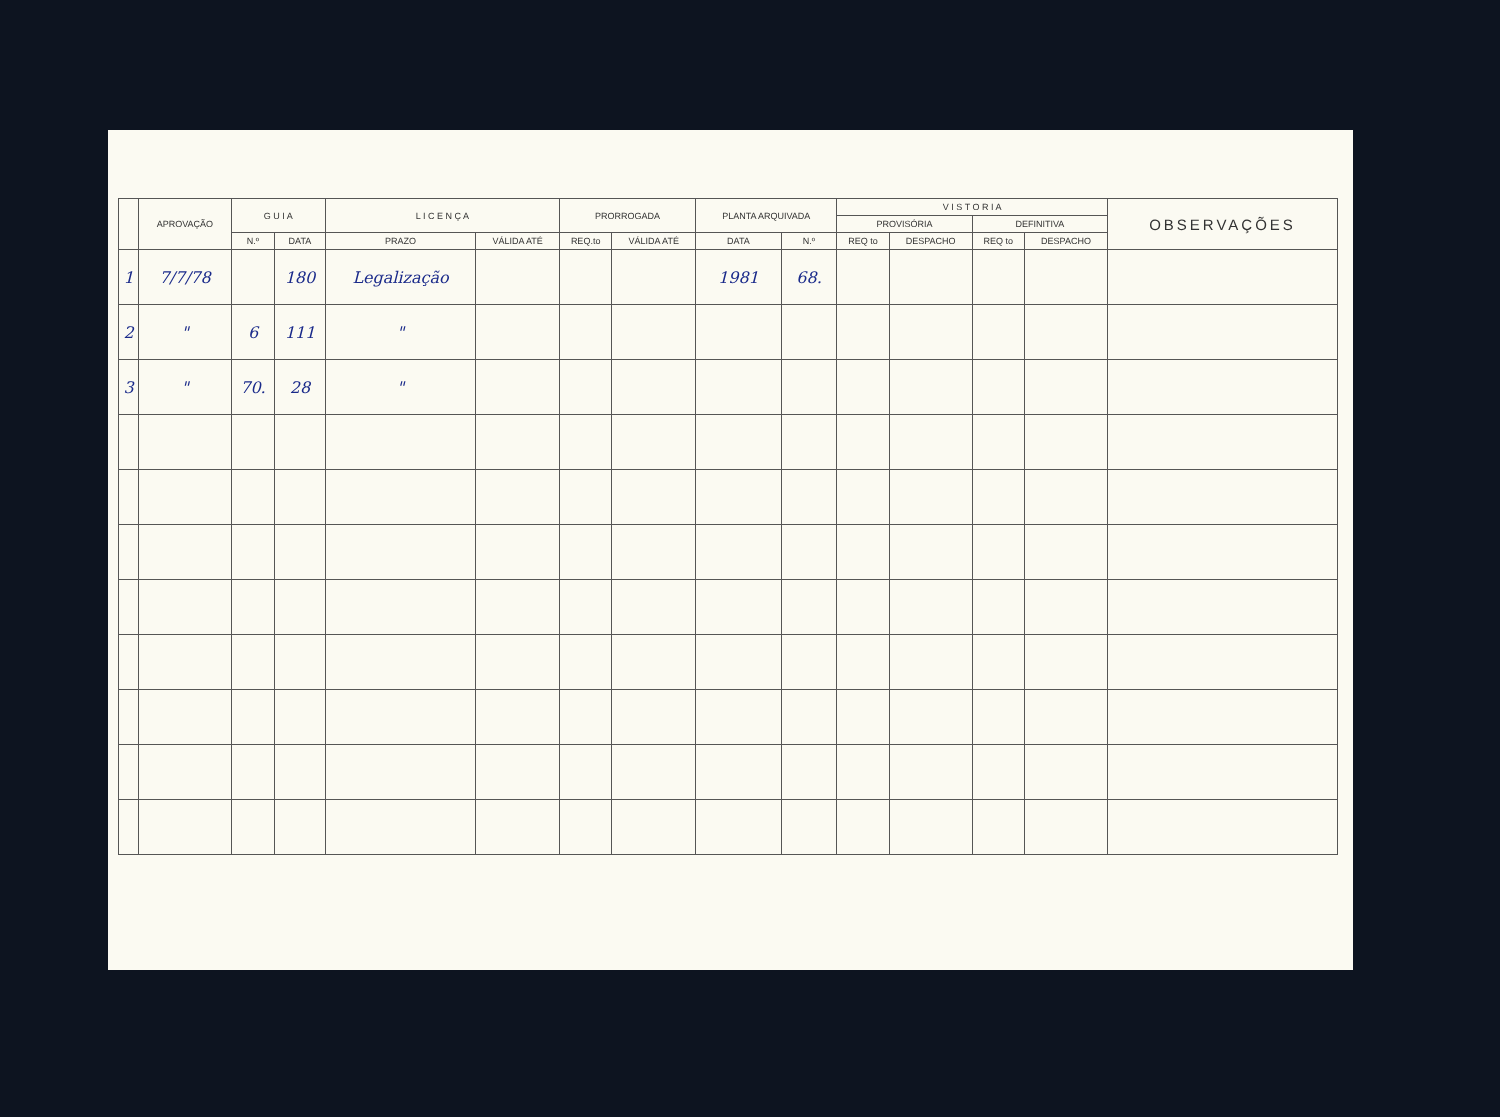| | APROVAÇÃO | G U I A | | L I C E N Ç A | | PRORROGADA | | PLANTA ARQUIVADA | | V I S T O R I A | | | | OBSERVAÇÕES |
| --- | --- | --- | --- | --- | --- | --- | --- | --- | --- | --- | --- | --- | --- | --- |
| | | | | | | | | | | PROVISÓRIA | | DEFINITIVA | | |
| | | N.º | DATA | PRAZO | VÁLIDA ATÉ | REQ.to | VÁLIDA ATÉ | DATA | N.º | REQ to | DESPACHO | REQ to | DESPACHO | |
| 1 | 7/7/78 | | 180 | Legalização | | | | 1981 | 68. | | | | | |
| 2 | " | 6 | 111 | " | | | | | | | | | | |
| 3 | " | 70. | 28 | " | | | | | | | | | | |